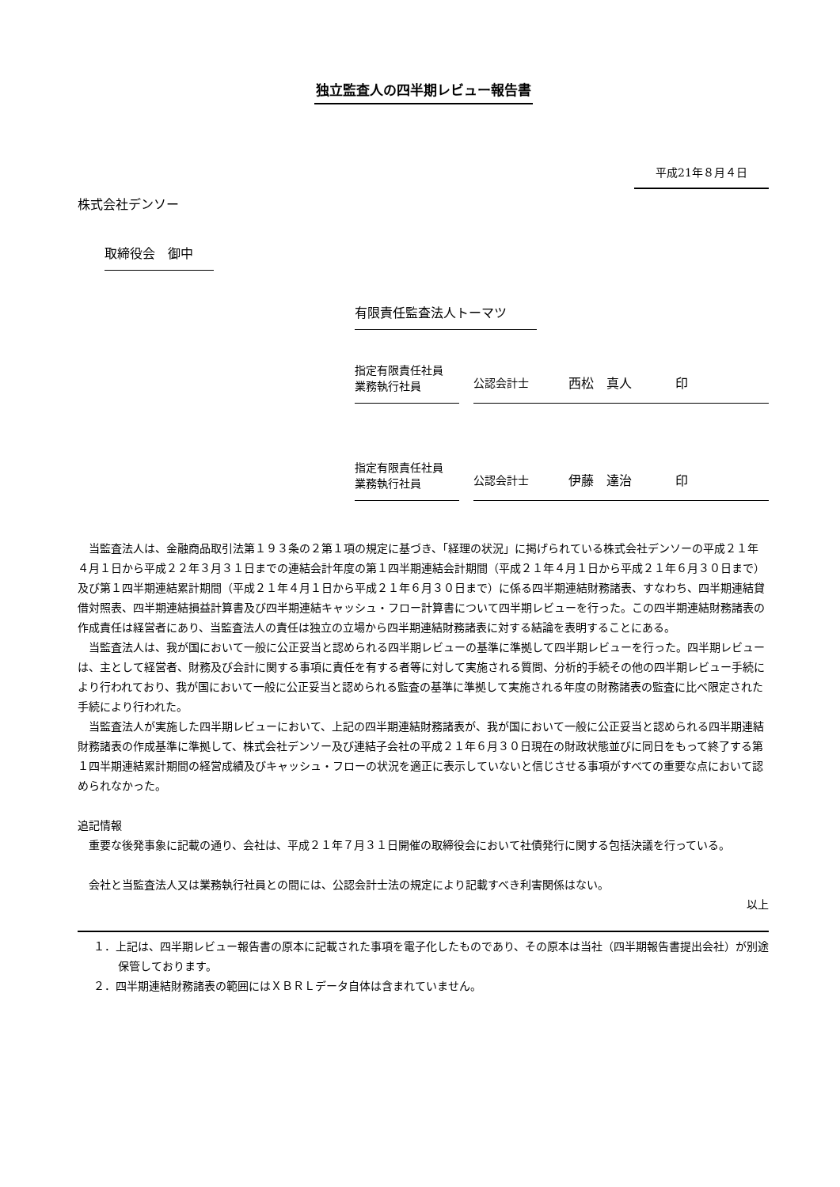独立監査人の四半期レビュー報告書
平成21年８月４日
株式会社デンソー
取締役会　御中
有限責任監査法人トーマツ
指定有限責任社員
業務執行社員
公認会計士 西松　真人 印
指定有限責任社員
業務執行社員
公認会計士 伊藤　達治 印
当監査法人は、金融商品取引法第１９３条の２第１項の規定に基づき、「経理の状況」に掲げられている株式会社デンソーの平成２１年４月１日から平成２２年３月３１日までの連結会計年度の第１四半期連結会計期間（平成２１年４月１日から平成２１年６月３０日まで）及び第１四半期連結累計期間（平成２１年４月１日から平成２１年６月３０日まで）に係る四半期連結財務諸表、すなわち、四半期連結貸借対照表、四半期連結損益計算書及び四半期連結キャッシュ・フロー計算書について四半期レビューを行った。この四半期連結財務諸表の作成責任は経営者にあり、当監査法人の責任は独立の立場から四半期連結財務諸表に対する結論を表明することにある。
当監査法人は、我が国において一般に公正妥当と認められる四半期レビューの基準に準拠して四半期レビューを行った。四半期レビューは、主として経営者、財務及び会計に関する事項に責任を有する者等に対して実施される質問、分析的手続その他の四半期レビュー手続により行われており、我が国において一般に公正妥当と認められる監査の基準に準拠して実施される年度の財務諸表の監査に比べ限定された手続により行われた。
当監査法人が実施した四半期レビューにおいて、上記の四半期連結財務諸表が、我が国において一般に公正妥当と認められる四半期連結財務諸表の作成基準に準拠して、株式会社デンソー及び連結子会社の平成２１年６月３０日現在の財政状態並びに同日をもって終了する第１四半期連結累計期間の経営成績及びキャッシュ・フローの状況を適正に表示していないと信じさせる事項がすべての重要な点において認められなかった。
追記情報
重要な後発事象に記載の通り、会社は、平成２１年７月３１日開催の取締役会において社債発行に関する包括決議を行っている。
会社と当監査法人又は業務執行社員との間には、公認会計士法の規定により記載すべき利害関係はない。
以上
１．上記は、四半期レビュー報告書の原本に記載された事項を電子化したものであり、その原本は当社（四半期報告書提出会社）が別途保管しております。
２．四半期連結財務諸表の範囲にはＸＢＲＬデータ自体は含まれていません。